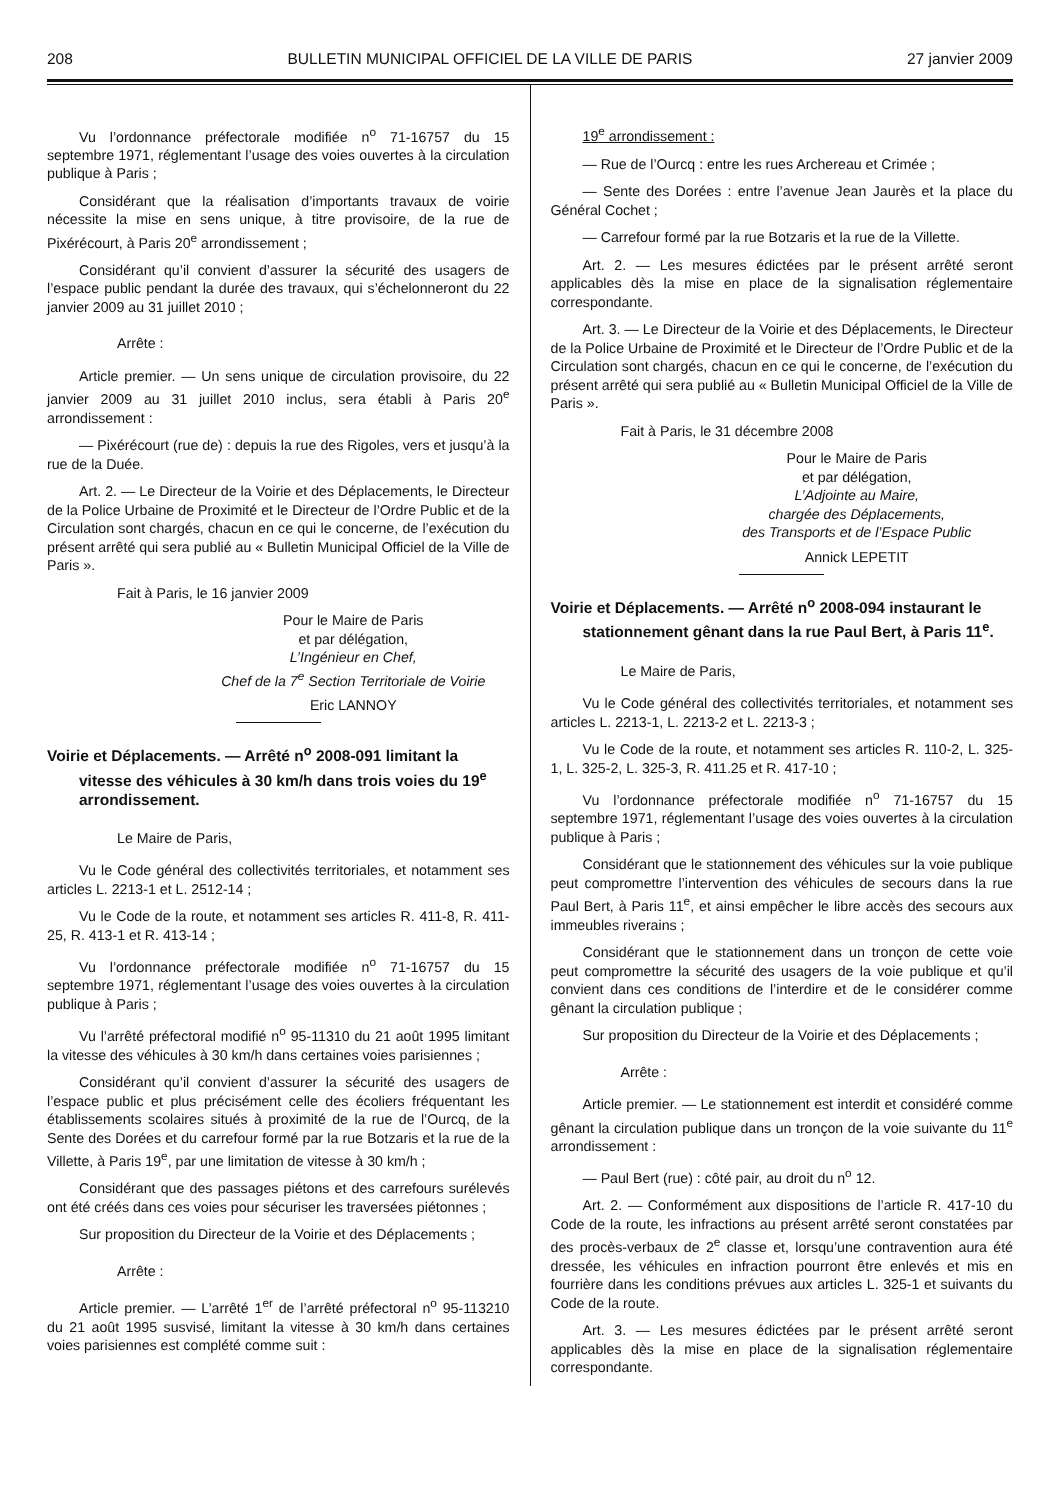208 BULLETIN MUNICIPAL OFFICIEL DE LA VILLE DE PARIS 27 janvier 2009
Vu l’ordonnance préfectorale modifiée n<sup>o</sup> 71-16757 du 15 septembre 1971, réglementant l’usage des voies ouvertes à la circulation publique à Paris ;
Considérant que la réalisation d’importants travaux de voirie nécessite la mise en sens unique, à titre provisoire, de la rue de Pixérécourt, à Paris 20<sup>e</sup> arrondissement ;
Considérant qu’il convient d’assurer la sécurité des usagers de l’espace public pendant la durée des travaux, qui s’échelonneront du 22 janvier 2009 au 31 juillet 2010 ;
Arrête :
Article premier. — Un sens unique de circulation provisoire, du 22 janvier 2009 au 31 juillet 2010 inclus, sera établi à Paris 20<sup>e</sup> arrondissement :
— Pixérécourt (rue de) : depuis la rue des Rigoles, vers et jusqu’à la rue de la Duée.
Art. 2. — Le Directeur de la Voirie et des Déplacements, le Directeur de la Police Urbaine de Proximité et le Directeur de l’Ordre Public et de la Circulation sont chargés, chacun en ce qui le concerne, de l’exécution du présent arrêté qui sera publié au « Bulletin Municipal Officiel de la Ville de Paris ».
Fait à Paris, le 16 janvier 2009
Pour le Maire de Paris
et par délégation,
L’Ingénieur en Chef,
Chef de la 7<sup>e</sup> Section Territoriale de Voirie
Eric LANNOY
Voirie et Déplacements. — Arrêté n<sup>o</sup> 2008-091 limitant la vitesse des véhicules à 30 km/h dans trois voies du 19<sup>e</sup> arrondissement.
Le Maire de Paris,
Vu le Code général des collectivités territoriales, et notamment ses articles L. 2213-1 et L. 2512-14 ;
Vu le Code de la route, et notamment ses articles R. 411-8, R. 411-25, R. 413-1 et R. 413-14 ;
Vu l’ordonnance préfectorale modifiée n<sup>o</sup> 71-16757 du 15 septembre 1971, réglementant l’usage des voies ouvertes à la circulation publique à Paris ;
Vu l’arrêté préfectoral modifié n<sup>o</sup> 95-11310 du 21 août 1995 limitant la vitesse des véhicules à 30 km/h dans certaines voies parisiennes ;
Considérant qu’il convient d’assurer la sécurité des usagers de l’espace public et plus précisément celle des écoliers fréquentant les établissements scolaires situés à proximité de la rue de l’Ourcq, de la Sente des Dorées et du carrefour formé par la rue Botzaris et la rue de la Villette, à Paris 19<sup>e</sup>, par une limitation de vitesse à 30 km/h ;
Considérant que des passages piétons et des carrefours surélevés ont été créés dans ces voies pour sécuriser les traversées piétonnes ;
Sur proposition du Directeur de la Voirie et des Déplacements ;
Arrête :
Article premier. — L’arrêté 1<sup>er</sup> de l’arrêté préfectoral n<sup>o</sup> 95-113210 du 21 août 1995 susvisé, limitant la vitesse à 30 km/h dans certaines voies parisiennes est complété comme suit :
19<sup>e</sup> arrondissement :
— Rue de l’Ourcq : entre les rues Archereau et Crimée ;
— Sente des Dorées : entre l’avenue Jean Jaurès et la place du Général Cochet ;
— Carrefour formé par la rue Botzaris et la rue de la Villette.
Art. 2. — Les mesures édictées par le présent arrêté seront applicables dès la mise en place de la signalisation réglementaire correspondante.
Art. 3. — Le Directeur de la Voirie et des Déplacements, le Directeur de la Police Urbaine de Proximité et le Directeur de l’Ordre Public et de la Circulation sont chargés, chacun en ce qui le concerne, de l’exécution du présent arrêté qui sera publié au « Bulletin Municipal Officiel de la Ville de Paris ».
Fait à Paris, le 31 décembre 2008
Pour le Maire de Paris
et par délégation,
L’Adjointe au Maire,
chargée des Déplacements,
des Transports et de l’Espace Public
Annick LEPETIT
Voirie et Déplacements. — Arrêté n<sup>o</sup> 2008-094 instaurant le stationnement gênant dans la rue Paul Bert, à Paris 11<sup>e</sup>.
Le Maire de Paris,
Vu le Code général des collectivités territoriales, et notamment ses articles L. 2213-1, L. 2213-2 et L. 2213-3 ;
Vu le Code de la route, et notamment ses articles R. 110-2, L. 325-1, L. 325-2, L. 325-3, R. 411.25 et R. 417-10 ;
Vu l’ordonnance préfectorale modifiée n<sup>o</sup> 71-16757 du 15 septembre 1971, réglementant l’usage des voies ouvertes à la circulation publique à Paris ;
Considérant que le stationnement des véhicules sur la voie publique peut compromettre l’intervention des véhicules de secours dans la rue Paul Bert, à Paris 11<sup>e</sup>, et ainsi empêcher le libre accès des secours aux immeubles riverains ;
Considérant que le stationnement dans un tronçon de cette voie peut compromettre la sécurité des usagers de la voie publique et qu’il convient dans ces conditions de l’interdire et de le considérer comme gênant la circulation publique ;
Sur proposition du Directeur de la Voirie et des Déplacements ;
Arrête :
Article premier. — Le stationnement est interdit et considéré comme gênant la circulation publique dans un tronçon de la voie suivante du 11<sup>e</sup> arrondissement :
— Paul Bert (rue) : côté pair, au droit du n<sup>o</sup> 12.
Art. 2. — Conformément aux dispositions de l’article R. 417-10 du Code de la route, les infractions au présent arrêté seront constatées par des procès-verbaux de 2<sup>e</sup> classe et, lorsqu’une contravention aura été dressée, les véhicules en infraction pourront être enlevés et mis en fourrière dans les conditions prévues aux articles L. 325-1 et suivants du Code de la route.
Art. 3. — Les mesures édictées par le présent arrêté seront applicables dès la mise en place de la signalisation réglementaire correspondante.